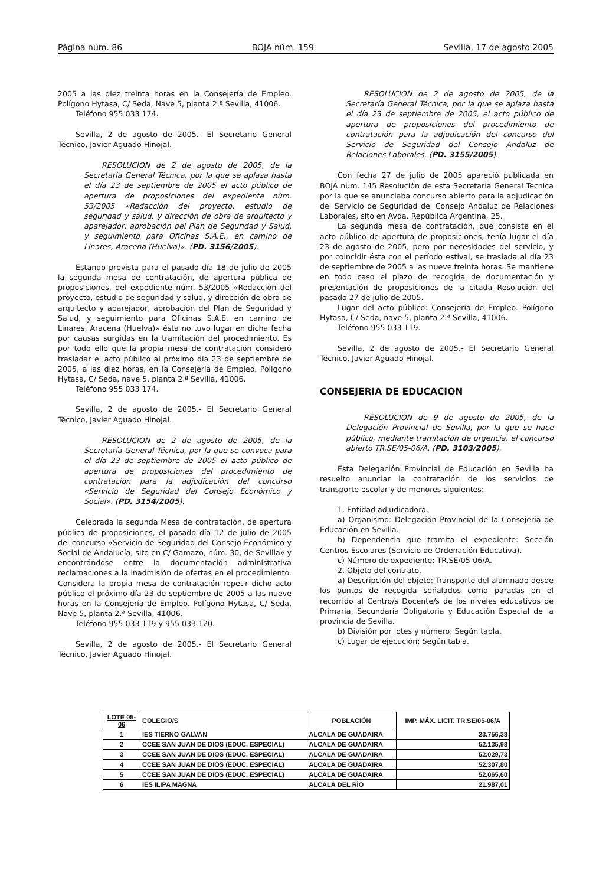Página núm. 86 BOJA núm. 159 Sevilla, 17 de agosto 2005
2005 a las diez treinta horas en la Consejería de Empleo. Polígono Hytasa, C/ Seda, Nave 5, planta 2.ª Sevilla, 41006.
Teléfono 955 033 174.
Sevilla, 2 de agosto de 2005.- El Secretario General Técnico, Javier Aguado Hinojal.
RESOLUCION de 2 de agosto de 2005, de la Secretaría General Técnica, por la que se aplaza hasta el día 23 de septiembre de 2005 el acto público de apertura de proposiciones del expediente núm. 53/2005 «Redacción del proyecto, estudio de seguridad y salud, y dirección de obra de arquitecto y aparejador, aprobación del Plan de Seguridad y Salud, y seguimiento para Oficinas S.A.E., en camino de Linares, Aracena (Huelva)». (PD. 3156/2005).
Estando prevista para el pasado día 18 de julio de 2005 la segunda mesa de contratación, de apertura pública de proposiciones, del expediente núm. 53/2005 «Redacción del proyecto, estudio de seguridad y salud, y dirección de obra de arquitecto y aparejador, aprobación del Plan de Seguridad y Salud, y seguimiento para Oficinas S.A.E. en camino de Linares, Aracena (Huelva)» ésta no tuvo lugar en dicha fecha por causas surgidas en la tramitación del procedimiento. Es por todo ello que la propia mesa de contratación consideró trasladar el acto público al próximo día 23 de septiembre de 2005, a las diez horas, en la Consejería de Empleo. Polígono Hytasa, C/ Seda, nave 5, planta 2.ª Sevilla, 41006.
Teléfono 955 033 174.
Sevilla, 2 de agosto de 2005.- El Secretario General Técnico, Javier Aguado Hinojal.
RESOLUCION de 2 de agosto de 2005, de la Secretaría General Técnica, por la que se convoca para el día 23 de septiembre de 2005 el acto público de apertura de proposiciones del procedimiento de contratación para la adjudicación del concurso «Servicio de Seguridad del Consejo Económico y Social». (PD. 3154/2005).
Celebrada la segunda Mesa de contratación, de apertura pública de proposiciones, el pasado día 12 de julio de 2005 del concurso «Servicio de Seguridad del Consejo Económico y Social de Andalucía, sito en C/ Gamazo, núm. 30, de Sevilla» y encontrándose entre la documentación administrativa reclamaciones a la inadmisión de ofertas en el procedimiento. Considera la propia mesa de contratación repetir dicho acto público el próximo día 23 de septiembre de 2005 a las nueve horas en la Consejería de Empleo. Polígono Hytasa, C/ Seda, Nave 5, planta 2.ª Sevilla, 41006.
Teléfono 955 033 119 y 955 033 120.
Sevilla, 2 de agosto de 2005.- El Secretario General Técnico, Javier Aguado Hinojal.
RESOLUCION de 2 de agosto de 2005, de la Secretaría General Técnica, por la que se aplaza hasta el día 23 de septiembre de 2005, el acto público de apertura de proposiciones del procedimiento de contratación para la adjudicación del concurso del Servicio de Seguridad del Consejo Andaluz de Relaciones Laborales. (PD. 3155/2005).
Con fecha 27 de julio de 2005 apareció publicada en BOJA núm. 145 Resolución de esta Secretaría General Técnica por la que se anunciaba concurso abierto para la adjudicación del Servicio de Seguridad del Consejo Andaluz de Relaciones Laborales, sito en Avda. República Argentina, 25.
La segunda mesa de contratación, que consiste en el acto público de apertura de proposiciones, tenía lugar el día 23 de agosto de 2005, pero por necesidades del servicio, y por coincidir ésta con el período estival, se traslada al día 23 de septiembre de 2005 a las nueve treinta horas. Se mantiene en todo caso el plazo de recogida de documentación y presentación de proposiciones de la citada Resolución del pasado 27 de julio de 2005.
Lugar del acto público: Consejería de Empleo. Polígono Hytasa, C/ Seda, nave 5, planta 2.ª Sevilla, 41006.
Teléfono 955 033 119.
Sevilla, 2 de agosto de 2005.- El Secretario General Técnico, Javier Aguado Hinojal.
CONSEJERIA DE EDUCACION
RESOLUCION de 9 de agosto de 2005, de la Delegación Provincial de Sevilla, por la que se hace público, mediante tramitación de urgencia, el concurso abierto TR.SE/05-06/A. (PD. 3103/2005).
Esta Delegación Provincial de Educación en Sevilla ha resuelto anunciar la contratación de los servicios de transporte escolar y de menores siguientes:
1. Entidad adjudicadora.
a) Organismo: Delegación Provincial de la Consejería de Educación en Sevilla.
b) Dependencia que tramita el expediente: Sección Centros Escolares (Servicio de Ordenación Educativa).
c) Número de expediente: TR.SE/05-06/A.
2. Objeto del contrato.
a) Descripción del objeto: Transporte del alumnado desde los puntos de recogida señalados como paradas en el recorrido al Centro/s Docente/s de los niveles educativos de Primaria, Secundaria Obligatoria y Educación Especial de la provincia de Sevilla.
b) División por lotes y número: Según tabla.
c) Lugar de ejecución: Según tabla.
| LOTE 05-06 | COLEGIO/S | POBLACIÓN | IMP. MÁX. LICIT. TR.SE/05-06/A |
| --- | --- | --- | --- |
| 1 | IES TIERNO GALVAN | ALCALA DE GUADAIRA | 23.756,38 |
| 2 | CCEE SAN JUAN DE DIOS (EDUC. ESPECIAL) | ALCALA DE GUADAIRA | 52.135,98 |
| 3 | CCEE SAN JUAN DE DIOS (EDUC. ESPECIAL) | ALCALA DE GUADAIRA | 52.029,73 |
| 4 | CCEE SAN JUAN DE DIOS (EDUC. ESPECIAL) | ALCALA DE GUADAIRA | 52.307,80 |
| 5 | CCEE SAN JUAN DE DIOS (EDUC. ESPECIAL) | ALCALA DE GUADAIRA | 52.065,60 |
| 6 | IES ILIPA MAGNA | ALCALÁ DEL RÍO | 21.987,01 |